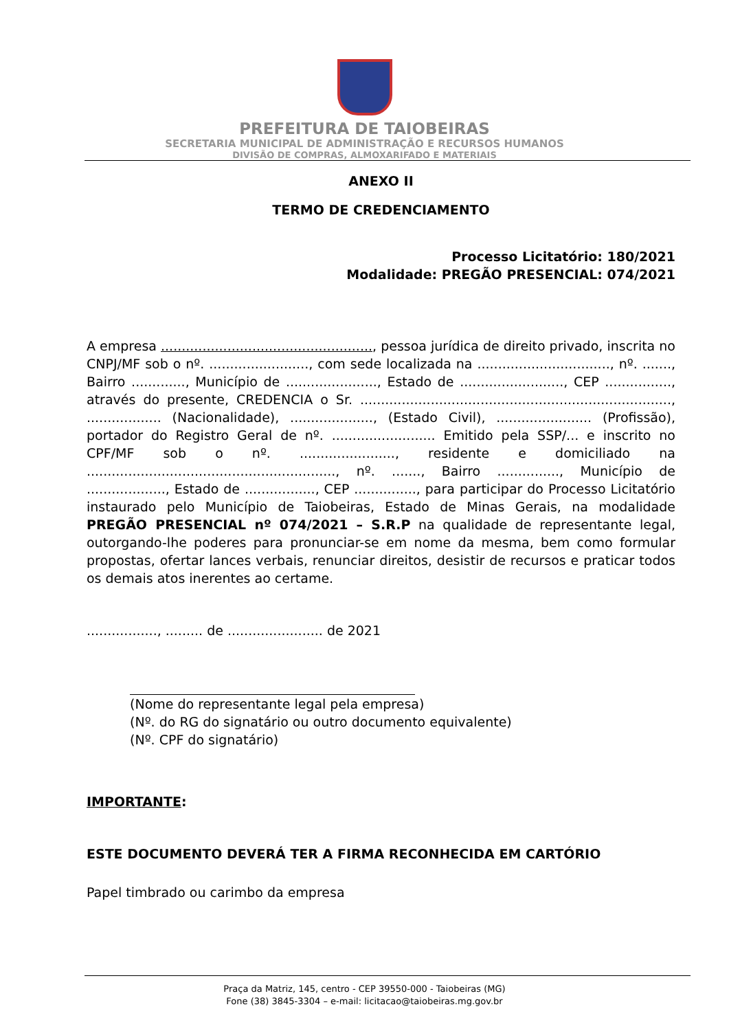PREFEITURA DE TAIOBEIRAS
SECRETARIA MUNICIPAL DE ADMINISTRAÇÃO E RECURSOS HUMANOS
DIVISÃO DE COMPRAS, ALMOXARIFADO E MATERIAIS
ANEXO II
TERMO DE CREDENCIAMENTO
Processo Licitatório: 180/2021
Modalidade: PREGÃO PRESENCIAL: 074/2021
A empresa ..................................................., pessoa jurídica de direito privado, inscrita no CNPJ/MF sob o nº. ........................, com sede localizada na ................................, nº. ......., Bairro ............., Município de ......................, Estado de ........................., CEP ................, através do presente, CREDENCIA o Sr. ..........................................................................., .................. (Nacionalidade), ...................., (Estado Civil), ....................... (Profissão), portador do Registro Geral de nº. ......................... Emitido pela SSP/... e inscrito no CPF/MF sob o nº. ......................., residente e domiciliado na ............................................................, nº. ......., Bairro ..............., Município de ..................., Estado de ................., CEP ..............., para participar do Processo Licitatório instaurado pelo Município de Taiobeiras, Estado de Minas Gerais, na modalidade PREGÃO PRESENCIAL nº 074/2021 – S.R.P na qualidade de representante legal, outorgando-lhe poderes para pronunciar-se em nome da mesma, bem como formular propostas, ofertar lances verbais, renunciar direitos, desistir de recursos e praticar todos os demais atos inerentes ao certame.
................., ......... de ....................... de 2021
(Nome do representante legal pela empresa)
(Nº. do RG do signatário ou outro documento equivalente)
(Nº. CPF do signatário)
IMPORTANTE:
ESTE DOCUMENTO DEVERÁ TER A FIRMA RECONHECIDA EM CARTÓRIO
Papel timbrado ou carimbo da empresa
Praça da Matriz, 145, centro - CEP 39550-000 - Taiobeiras (MG)
Fone (38) 3845-3304 – e-mail: licitacao@taiobeiras.mg.gov.br